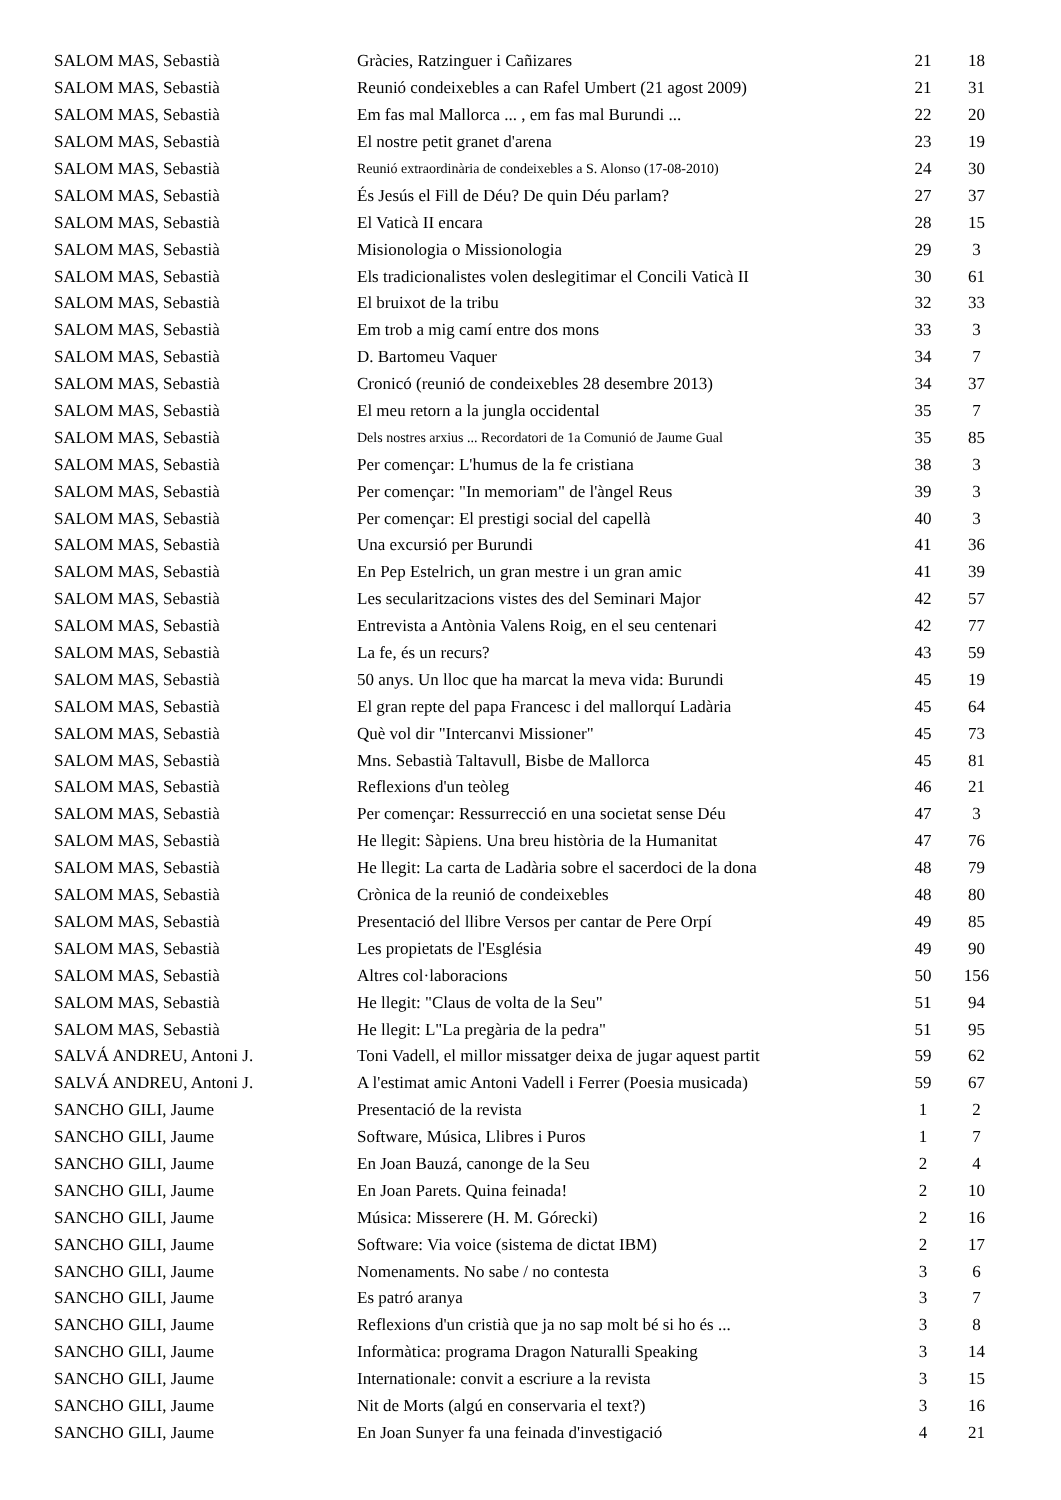| SALOM MAS, Sebastià | Gràcies, Ratzinguer i Cañizares | 21 | 18 |
| SALOM MAS, Sebastià | Reunió condeixebles a can Rafel Umbert (21 agost 2009) | 21 | 31 |
| SALOM MAS, Sebastià | Em fas mal Mallorca ... , em fas mal Burundi ... | 22 | 20 |
| SALOM MAS, Sebastià | El nostre petit granet d'arena | 23 | 19 |
| SALOM MAS, Sebastià | Reunió extraordinària de condeixebles a S. Alonso (17-08-2010) | 24 | 30 |
| SALOM MAS, Sebastià | És Jesús el Fill de Déu? De quin Déu parlam? | 27 | 37 |
| SALOM MAS, Sebastià | El Vaticà II encara | 28 | 15 |
| SALOM MAS, Sebastià | Misionologia o Missionologia | 29 | 3 |
| SALOM MAS, Sebastià | Els tradicionalistes volen deslegitimar el Concili Vaticà II | 30 | 61 |
| SALOM MAS, Sebastià | El bruixot de la tribu | 32 | 33 |
| SALOM MAS, Sebastià | Em trob a mig camí entre dos mons | 33 | 3 |
| SALOM MAS, Sebastià | D. Bartomeu Vaquer | 34 | 7 |
| SALOM MAS, Sebastià | Cronicó (reunió de condeixebles 28 desembre 2013) | 34 | 37 |
| SALOM MAS, Sebastià | El meu retorn a la jungla occidental | 35 | 7 |
| SALOM MAS, Sebastià | Dels nostres arxius ... Recordatori de 1a Comunió de Jaume Gual | 35 | 85 |
| SALOM MAS, Sebastià | Per començar: L'humus de la fe cristiana | 38 | 3 |
| SALOM MAS, Sebastià | Per començar: "In memoriam" de l'àngel Reus | 39 | 3 |
| SALOM MAS, Sebastià | Per començar: El prestigi social del capellà | 40 | 3 |
| SALOM MAS, Sebastià | Una excursió per Burundi | 41 | 36 |
| SALOM MAS, Sebastià | En Pep Estelrich, un gran mestre i un gran amic | 41 | 39 |
| SALOM MAS, Sebastià | Les secularitzacions vistes des del Seminari Major | 42 | 57 |
| SALOM MAS, Sebastià | Entrevista a Antònia Valens Roig, en el seu centenari | 42 | 77 |
| SALOM MAS, Sebastià | La fe, és un recurs? | 43 | 59 |
| SALOM MAS, Sebastià | 50 anys. Un lloc que ha marcat la meva vida: Burundi | 45 | 19 |
| SALOM MAS, Sebastià | El gran repte del papa Francesc i del mallorquí Ladària | 45 | 64 |
| SALOM MAS, Sebastià | Què vol dir "Intercanvi Missioner" | 45 | 73 |
| SALOM MAS, Sebastià | Mns. Sebastià Taltavull, Bisbe de Mallorca | 45 | 81 |
| SALOM MAS, Sebastià | Reflexions d'un teòleg | 46 | 21 |
| SALOM MAS, Sebastià | Per començar: Ressurrecció en una societat sense Déu | 47 | 3 |
| SALOM MAS, Sebastià | He llegit: Sàpiens. Una breu història de la Humanitat | 47 | 76 |
| SALOM MAS, Sebastià | He llegit: La carta de Ladària sobre el sacerdoci de la dona | 48 | 79 |
| SALOM MAS, Sebastià | Crònica de la reunió de condeixebles | 48 | 80 |
| SALOM MAS, Sebastià | Presentació del llibre Versos per cantar de Pere Orpí | 49 | 85 |
| SALOM MAS, Sebastià | Les propietats de l'Església | 49 | 90 |
| SALOM MAS, Sebastià | Altres col·laboracions | 50 | 156 |
| SALOM MAS, Sebastià | He llegit: "Claus de volta de la Seu" | 51 | 94 |
| SALOM MAS, Sebastià | He llegit: L"La pregària de la pedra" | 51 | 95 |
| SALVÁ ANDREU, Antoni J. | Toni Vadell, el millor missatger deixa de jugar aquest partit | 59 | 62 |
| SALVÁ ANDREU, Antoni J. | A l'estimat amic Antoni Vadell i Ferrer (Poesia musicada) | 59 | 67 |
| SANCHO GILI, Jaume | Presentació de la revista | 1 | 2 |
| SANCHO GILI, Jaume | Software, Música, Llibres i Puros | 1 | 7 |
| SANCHO GILI, Jaume | En Joan Bauzá, canonge de la Seu | 2 | 4 |
| SANCHO GILI, Jaume | En Joan Parets. Quina feinada! | 2 | 10 |
| SANCHO GILI, Jaume | Música: Misserere (H. M. Górecki) | 2 | 16 |
| SANCHO GILI, Jaume | Software: Via voice (sistema de dictat IBM) | 2 | 17 |
| SANCHO GILI, Jaume | Nomenaments. No sabe / no contesta | 3 | 6 |
| SANCHO GILI, Jaume | Es patró aranya | 3 | 7 |
| SANCHO GILI, Jaume | Reflexions d'un cristià que ja no sap molt bé si ho és ... | 3 | 8 |
| SANCHO GILI, Jaume | Informàtica: programa Dragon Naturalli Speaking | 3 | 14 |
| SANCHO GILI, Jaume | Internationale: convit a escriure a la revista | 3 | 15 |
| SANCHO GILI, Jaume | Nit de Morts (algú en conservaria el text?) | 3 | 16 |
| SANCHO GILI, Jaume | En Joan Sunyer fa una feinada d'investigació | 4 | 21 |